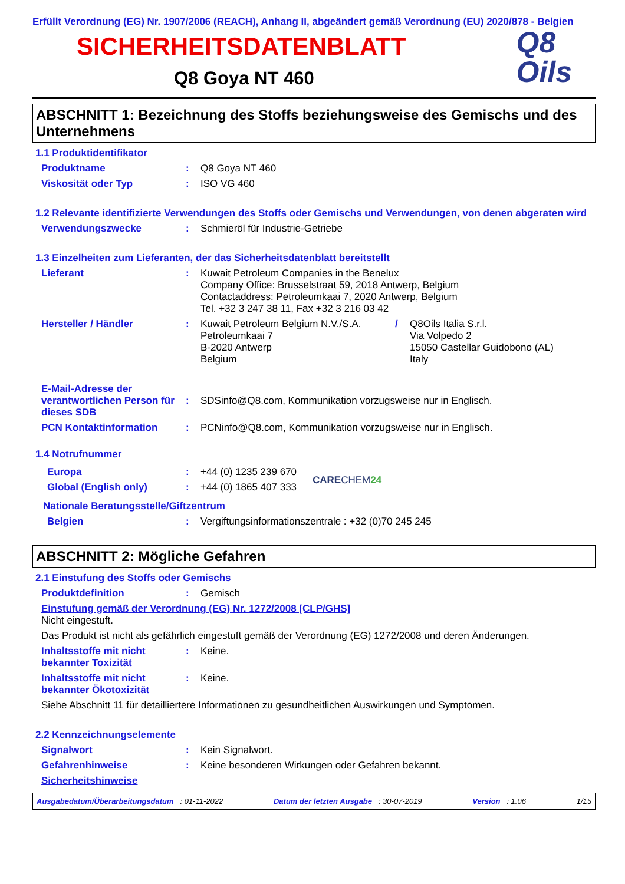Erfüllt Verordnung (EG) Nr. 1907/2006 (REACH), Anhang II, abgeändert gemäß Verordnung (EU) 2020/878 - Belgien
SICHERHEITSDATENBLATT
Q8 Goya NT 460
Q8
Oils
ABSCHNITT 1: Bezeichnung des Stoffs beziehungsweise des Gemischs und des Unternehmens
1.1 Produktidentifikator
Produktname : Q8 Goya NT 460
Viskosität oder Typ : ISO VG 460
1.2 Relevante identifizierte Verwendungen des Stoffs oder Gemischs und Verwendungen, von denen abgeraten wird
Verwendungszwecke : Schmieröl für Industrie-Getriebe
1.3 Einzelheiten zum Lieferanten, der das Sicherheitsdatenblatt bereitstellt
Lieferant : Kuwait Petroleum Companies in the Benelux
Company Office: Brusselstraat 59, 2018 Antwerp, Belgium
Contactaddress: Petroleumkaai 7, 2020 Antwerp, Belgium
Tel. +32 3 247 38 11, Fax +32 3 216 03 42
Hersteller / Händler : Kuwait Petroleum Belgium N.V./S.A.
Petroleumkaai 7
B-2020 Antwerp
Belgium
/ Q8Oils Italia S.r.l.
Via Volpedo 2
15050 Castellar Guidobono (AL)
Italy
E-Mail-Adresse der verantwortlichen Person für dieses SDB
:
SDSinfo@Q8.com, Kommunikation vorzugsweise nur in Englisch.
PCN Kontaktinformation : PCNinfo@Q8.com, Kommunikation vorzugsweise nur in Englisch.
1.4 Notrufnummer
Europa : +44 (0) 1235 239 670
Global (English only) : +44 (0) 1865 407 333
CARECHEM 24
Nationale Beratungsstelle/Giftzentrum
Belgien : Vergiftungsinformationszentrale : +32 (0)70 245 245
ABSCHNITT 2: Mögliche Gefahren
2.1 Einstufung des Stoffs oder Gemischs
Produktdefinition : Gemisch
Einstufung gemäß der Verordnung (EG) Nr. 1272/2008 [CLP/GHS]
Nicht eingestuft.
Das Produkt ist nicht als gefährlich eingestuft gemäß der Verordnung (EG) 1272/2008 und deren Änderungen.
Inhaltsstoffe mit nicht bekannter Toxizität
: Keine.
Inhaltsstoffe mit nicht bekannter Ökotoxizität
: Keine.
Siehe Abschnitt 11 für detailliertere Informationen zu gesundheitlichen Auswirkungen und Symptomen.
2.2 Kennzeichnungselemente
Signalwort : Kein Signalwort.
Gefahrenhinweise : Keine besonderen Wirkungen oder Gefahren bekannt.
Sicherheitshinweise
Ausgabedatum/Überarbeitungsdatum : 01-11-2022 Datum der letzten Ausgabe : 30-07-2019 Version : 1.06 1/15